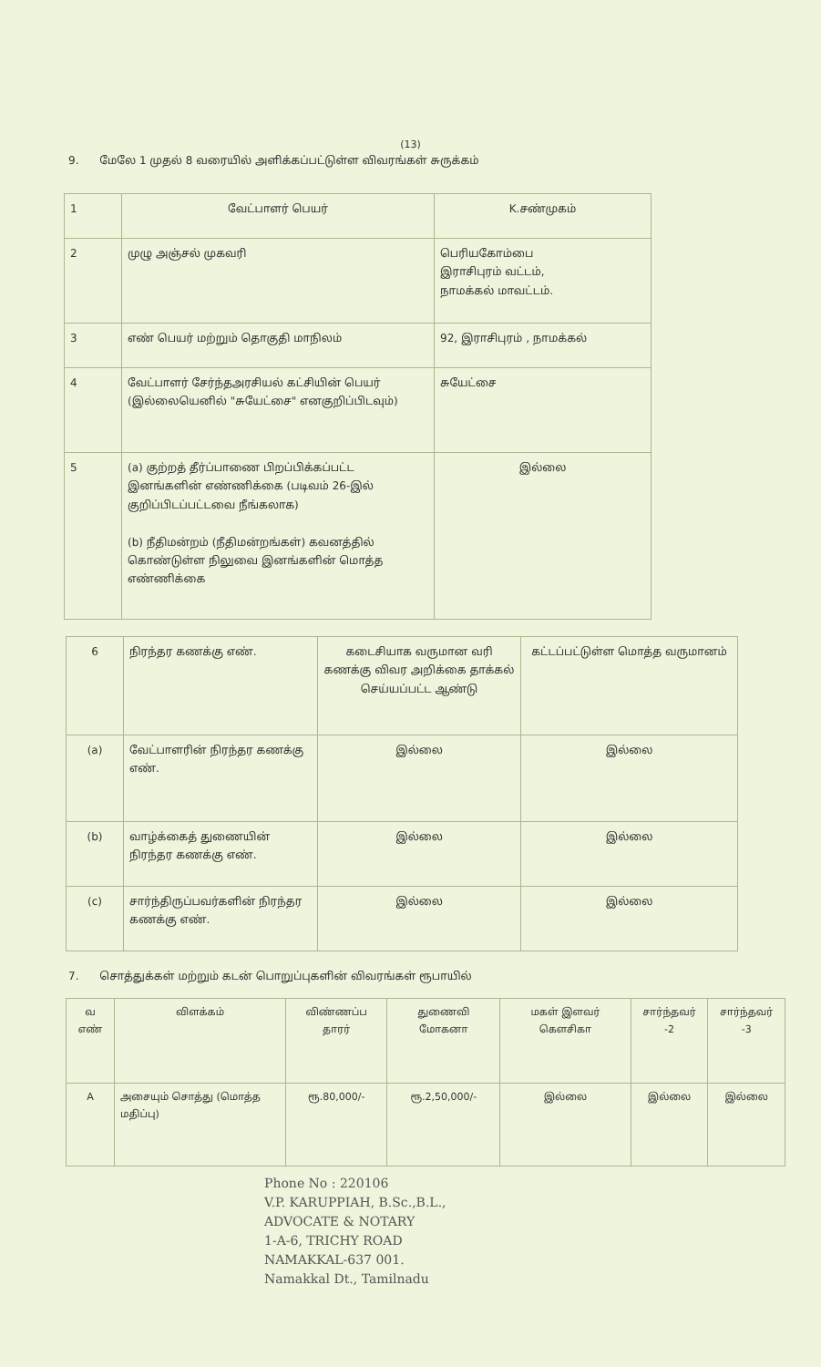(13)
9. மேலே 1 முதல் 8 வரையில் அளிக்கப்பட்டுள்ள விவரங்கள் சுருக்கம்
| 1 | வேட்பாளர் பெயர் | K.சண்முகம் |
| 2 | முழு அஞ்சல் முகவரி | பெரியகோம்பை இராசிபுரம் வட்டம், நாமக்கல் மாவட்டம். |
| 3 | எண் பெயர் மற்றும் தொகுதி மாநிலம் | 92, இராசிபுரம் , நாமக்கல் |
| 4 | வேட்பாளர் சேர்ந்தஅரசியல் கட்சியின் பெயர் (இல்லையெனில் "சுயேட்சை" எனகுறிப்பிடவும்) | சுயேட்சை |
| 5 | (a) குற்றத் தீர்ப்பாணை பிறப்பிக்கப்பட்ட இனங்களின் எண்ணிக்கை (படிவம் 26-இல் குறிப்பிடப்பட்டவை நீங்கலாக) (b) நீதிமன்றம் (நீதிமன்றங்கள்) கவனத்தில் கொண்டுள்ள நிலுவை இனங்களின் மொத்த எண்ணிக்கை | இல்லை |
| 6 | நிரந்தர கணக்கு எண். | கடைசியாக வருமான வரி கணக்கு விவர அறிக்கை தாக்கல் செய்யப்பட்ட ஆண்டு | கட்டப்பட்டுள்ள மொத்த வருமானம் |
| (a) | வேட்பாளரின் நிரந்தர கணக்கு எண். | இல்லை | இல்லை |
| (b) | வாழ்க்கைத் துணையின் நிரந்தர கணக்கு எண். | இல்லை | இல்லை |
| (c) | சார்ந்திருப்பவர்களின் நிரந்தர கணக்கு எண். | இல்லை | இல்லை |
7. சொத்துக்கள் மற்றும் கடன் பொறுப்புகளின் விவரங்கள் ரூபாயில்
| வ எண் | விளக்கம் | விண்ணப்ப தாரர் | துணைவி மோகனா | மகள் இளவர் கௌசிகா | சார்ந்தவர் -2 | சார்ந்தவர் -3 |
| A | அசையும் சொத்து (மொத்த மதிப்பு) | ரூ.80,000/- | ரூ.2,50,000/- | இல்லை | இல்லை | இல்லை |
Phone No : 220106
V.P. KARUPPIAH, B.Sc.,B.L.,
ADVOCATE & NOTARY
1-A-6, TRICHY ROAD
NAMAKKAL-637 001.
Namakkal Dt., Tamilnadu